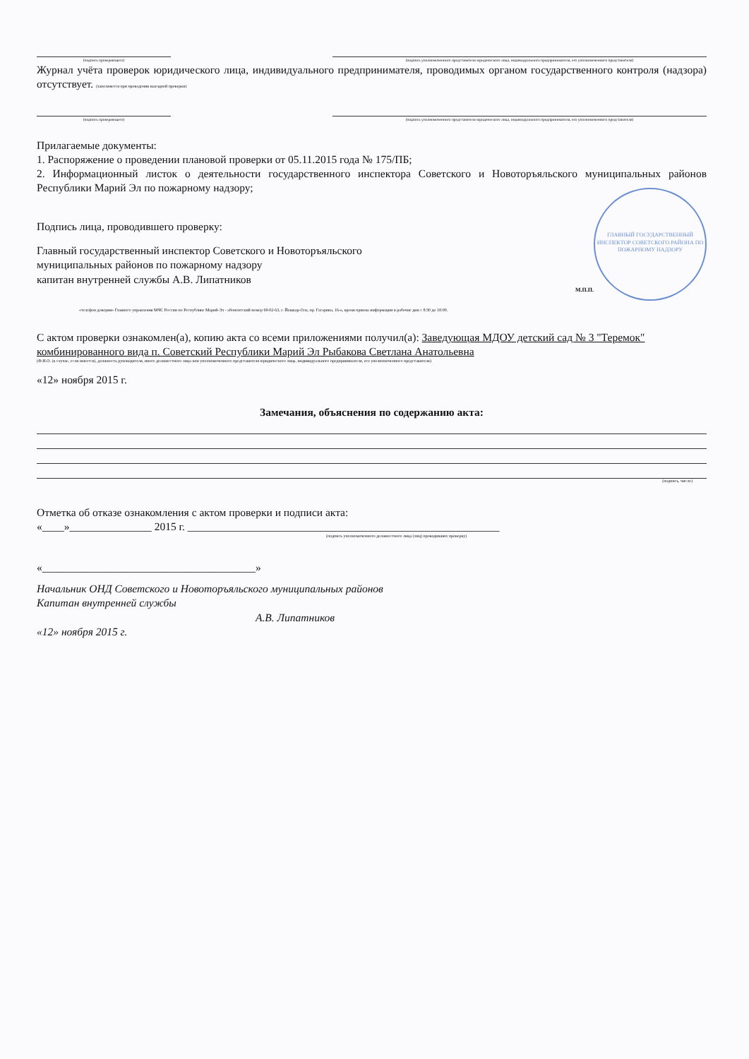(подпись проверяющего) (подпись уполномоченного представителя юридического лица, индивидуального предпринимателя, его уполномоченного представителя)
Журнал учёта проверок юридического лица, индивидуального предпринимателя, проводимых органом государственного контроля (надзора) отсутствует. (заполняется при проведении выездной проверки)
(подпись проверяющего) (подпись уполномоченного представителя юридического лица, индивидуального предпринимателя, его уполномоченного представителя)
Прилагаемые документы:
1. Распоряжение о проведении плановой проверки от 05.11.2015 года № 175/ПБ;
2. Информационный листок о деятельности государственного инспектора Советского и Новоторъяльского муниципальных районов Республики Марий Эл по пожарному надзору;
ГЛАВНЫЙ ГОСУДАРСТВЕННЫЙ ИНСПЕКТОР СОВЕТСКОГО РАЙОНА ПО ПОЖАРНОМУ НАДЗОРУ
Подпись лица, проводившего проверку:
Главный государственный инспектор Советского и Новоторъяльского
муниципальных районов по пожарному надзору
капитан внутренней службы А.В. Липатников
М.П.П.
«телефон доверия» Главного управления МЧС России по Республике Марий-Эл - абонентский номер 69-02-63, г. Йошкар-Ола, пр. Гагарина, 16-а, время приема информации в рабочие дни с 8:30 до 18:00.
С актом проверки ознакомлен(а), копию акта со всеми приложениями получил(а): Заведующая МДОУ детский сад № 3 "Теремок" комбинированного вида п. Советский Республики Марий Эл Рыбакова Светлана Анатольевна
(Ф.И.О. (в случае, если имеется), должность руководителя, иного должностного лица или уполномоченного представителя юридического лица, индивидуального предпринимателя, его уполномоченного представителя)
«12» ноября 2015 г.
Замечания, объяснения по содержанию акта:
(подпись, число)
Отметка об отказе ознакомления с актом проверки и подписи акта:
«____»_______________ 2015 г. _________________________________________________________
(подпись уполномоченного должностного лица (лиц) проводивших проверку)
«_______________________________________»
Начальник ОНД Советского и Новоторъяльского муниципальных районов
Капитан внутренней службы
А.В. Липатников
«12» ноября 2015 г.